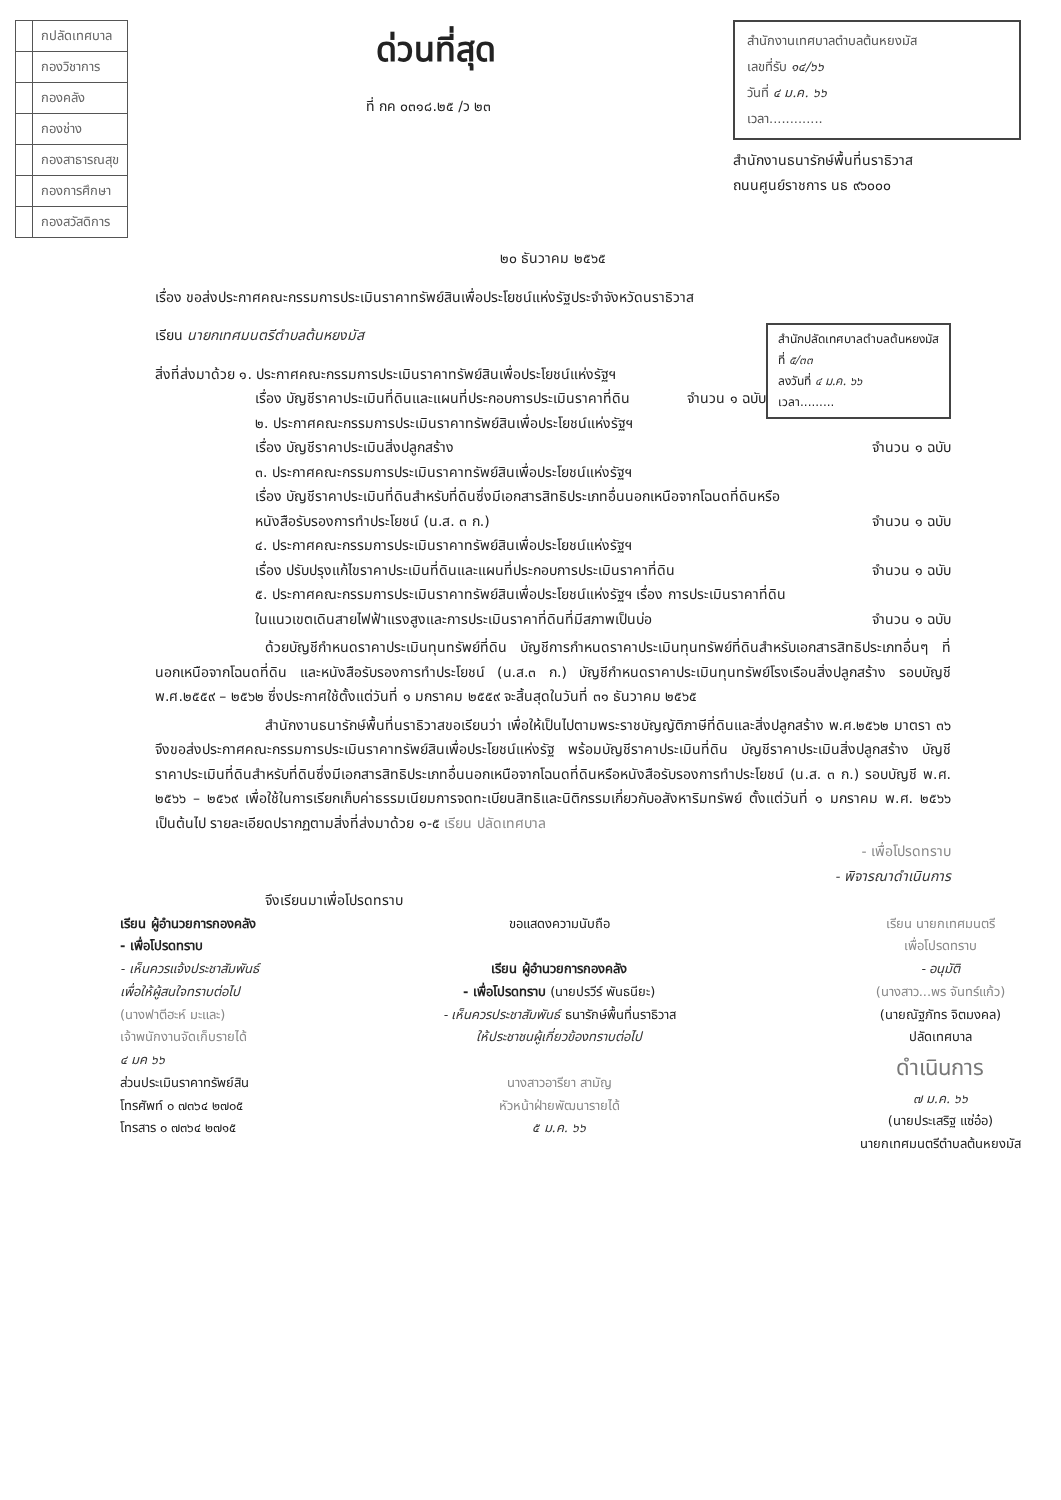| | กปลัดเทศบาล |
| | กองวิชาการ |
| | กองคลัง |
| | กองช่าง |
| | กองสาธารณสุข |
| | กองการศึกษา |
| | กองสวัสดิการ |
ด่วนที่สุด
ที่ กค ๐๓๑๘.๒๕ /ว ๒๓
สำนักงานเทศบาลตำบลต้นหยงมัส
เลขที่รับ ๑๔/๖๖
วันที่ ๔ ม.ค. ๖๖
เวลา.............
สำนักงานธนารักษ์พื้นที่นราธิวาส
ถนนศูนย์ราชการ นธ ๙๖๐๐๐
๒๐ ธันวาคม ๒๕๖๕
เรื่อง ขอส่งประกาศคณะกรรมการประเมินราคาทรัพย์สินเพื่อประโยชน์แห่งรัฐประจำจังหวัดนราธิวาส
สำนักปลัดเทศบาลตำบลต้นหยงมัส
ที่ ๕/๓๓
ลงวันที่ ๔ ม.ค. ๖๖
เวลา.........
เรียน นายกเทศมนตรีตำบลต้นหยงมัส
สิ่งที่ส่งมาด้วย ๑. ประกาศคณะกรรมการประเมินราคาทรัพย์สินเพื่อประโยชน์แห่งรัฐฯ
เรื่อง บัญชีราคาประเมินที่ดินและแผนที่ประกอบการประเมินราคาที่ดิน จำนวน ๑ ฉบับ
๒. ประกาศคณะกรรมการประเมินราคาทรัพย์สินเพื่อประโยชน์แห่งรัฐฯ
เรื่อง บัญชีราคาประเมินสิ่งปลูกสร้าง จำนวน ๑ ฉบับ
๓. ประกาศคณะกรรมการประเมินราคาทรัพย์สินเพื่อประโยชน์แห่งรัฐฯ
เรื่อง บัญชีราคาประเมินที่ดินสำหรับที่ดินซึ่งมีเอกสารสิทธิประเภทอื่นนอกเหนือจากโฉนดที่ดินหรือ
หนังสือรับรองการทำประโยชน์ (น.ส. ๓ ก.) จำนวน ๑ ฉบับ
๔. ประกาศคณะกรรมการประเมินราคาทรัพย์สินเพื่อประโยชน์แห่งรัฐฯ
เรื่อง ปรับปรุงแก้ไขราคาประเมินที่ดินและแผนที่ประกอบการประเมินราคาที่ดิน จำนวน ๑ ฉบับ
๕. ประกาศคณะกรรมการประเมินราคาทรัพย์สินเพื่อประโยชน์แห่งรัฐฯ เรื่อง การประเมินราคาที่ดิน
ในแนวเขตเดินสายไฟฟ้าแรงสูงและการประเมินราคาที่ดินที่มีสภาพเป็นบ่อ จำนวน ๑ ฉบับ
ด้วยบัญชีกำหนดราคาประเมินทุนทรัพย์ที่ดิน บัญชีการกำหนดราคาประเมินทุนทรัพย์ที่ดินสำหรับเอกสารสิทธิประเภทอื่นๆ ที่นอกเหนือจากโฉนดที่ดิน และหนังสือรับรองการทำประโยชน์ (น.ส.๓ ก.) บัญชีกำหนดราคาประเมินทุนทรัพย์โรงเรือนสิ่งปลูกสร้าง รอบบัญชี พ.ศ.๒๕๕๙ – ๒๕๖๒ ซึ่งประกาศใช้ตั้งแต่วันที่ ๑ มกราคม ๒๕๕๙ จะสิ้นสุดในวันที่ ๓๑ ธันวาคม ๒๕๖๕
สำนักงานธนารักษ์พื้นที่นราธิวาสขอเรียนว่า เพื่อให้เป็นไปตามพระราชบัญญัติภาษีที่ดินและสิ่งปลูกสร้าง พ.ศ.๒๕๖๒ มาตรา ๓๖ จึงขอส่งประกาศคณะกรรมการประเมินราคาทรัพย์สินเพื่อประโยชน์แห่งรัฐ พร้อมบัญชีราคาประเมินที่ดิน บัญชีราคาประเมินสิ่งปลูกสร้าง บัญชีราคาประเมินที่ดินสำหรับที่ดินซึ่งมีเอกสารสิทธิประเภทอื่นนอกเหนือจากโฉนดที่ดินหรือหนังสือรับรองการทำประโยชน์ (น.ส. ๓ ก.) รอบบัญชี พ.ศ. ๒๕๖๖ – ๒๕๖๙ เพื่อใช้ในการเรียกเก็บค่าธรรมเนียมการจดทะเบียนสิทธิและนิติกรรมเกี่ยวกับอสังหาริมทรัพย์ ตั้งแต่วันที่ ๑ มกราคม พ.ศ. ๒๕๖๖ เป็นต้นไป รายละเอียดปรากฏตามสิ่งที่ส่งมาด้วย ๑-๕ เรียน ปลัดเทศบาล
- เพื่อโปรดทราบ
- พิจารณาดำเนินการ
จึงเรียนมาเพื่อโปรดทราบ
เรียน ผู้อำนวยการกองคลัง
- เพื่อโปรดทราบ
- เห็นควรแจ้งประชาสัมพันธ์
เพื่อให้ผู้สนใจทราบต่อไป
(นางฟาตีฮะห์ มะและ)
เจ้าพนักงานจัดเก็บรายได้
๔ มค ๖๖
ส่วนประเมินราคาทรัพย์สิน
โทรศัพท์ ๐ ๗๓๖๔ ๒๗๐๕
โทรสาร ๐ ๗๓๖๔ ๒๗๑๕
ขอแสดงความนับถือ
เรียน ผู้อำนวยการกองคลัง
- เพื่อโปรดทราบ (นายปรวีร์ พันธนียะ)
- เห็นควรประชาสัมพันธ์ ธนารักษ์พื้นที่นราธิวาส
ให้ประชาชนผู้เกี่ยวข้องทราบต่อไป
นางสาวอารียา สามัญ
หัวหน้าฝ่ายพัฒนารายได้
๕ ม.ค. ๖๖
เรียน นายกเทศมนตรี
เพื่อโปรดทราบ
- อนุมัติ
(นางสาว...พร จันทร์แก้ว)
(นายณัฐภัทร จิตมงคล)
ปลัดเทศบาล
ดำเนินการ
๗ ม.ค. ๖๖
(นายประเสริฐ แซ่อ๋อ)
นายกเทศมนตรีตำบลต้นหยงมัส